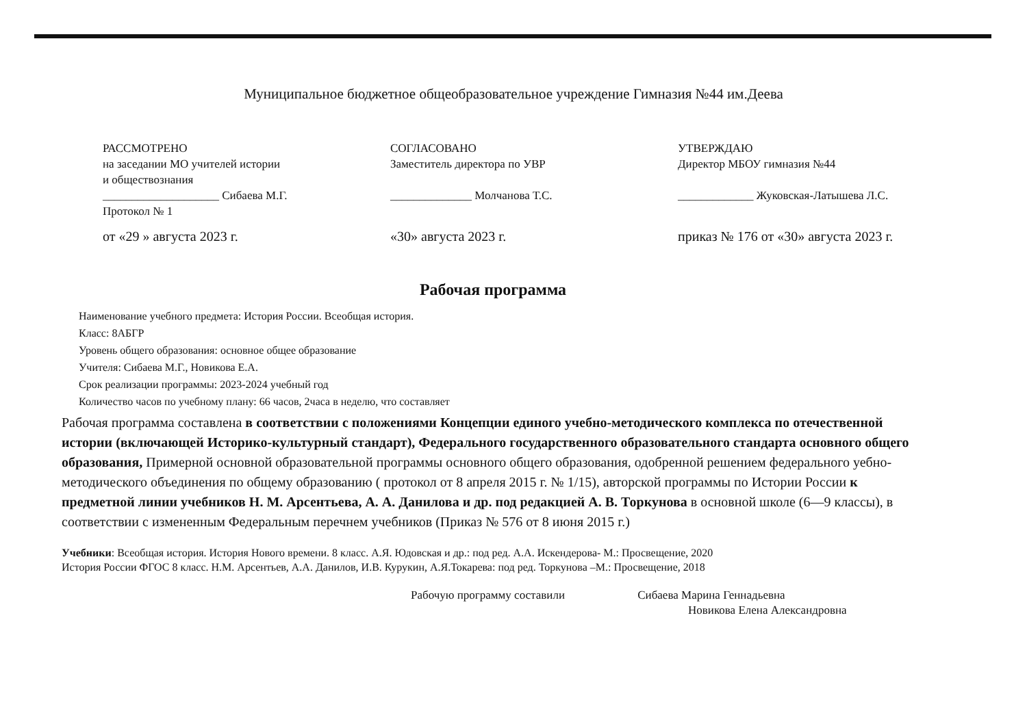Муниципальное бюджетное общеобразовательное учреждение Гимназия №44 им.Деева
РАССМОТРЕНО
на заседании МО учителей истории
и обществознания
____________________ Сибаева М.Г.
Протокол № 1
от «29 » августа 2023 г.
СОГЛАСОВАНО
Заместитель директора по УВР
______________ Молчанова Т.С.
«30» августа 2023 г.
УТВЕРЖДАЮ
Директор МБОУ гимназия №44
_____________ Жуковская-Латышева Л.С.
приказ № 176 от «30» августа 2023 г.
Рабочая программа
Наименование учебного предмета: История России. Всеобщая история.
Класс: 8АБГР
Уровень общего образования: основное общее образование
Учителя: Сибаева М.Г., Новикова Е.А.
Срок реализации программы: 2023-2024 учебный год
Количество часов по учебному плану: 66 часов, 2часа в неделю, что составляет
Рабочая программа составлена в соответствии с положениями Концепции единого учебно-методического комплекса по отечественной истории (включающей Историко-культурный стандарт), Федерального государственного образовательного стандарта основного общего образования, Примерной основной образовательной программы основного общего образования, одобренной решением федерального уебно- методического объединения по общему образованию ( протокол от 8 апреля 2015 г. № 1/15), авторской программы по Истории России к предметной линии учебников Н. М. Арсентьева, А. А. Данилова и др. под редакцией А. В. Торкунова в основной школе (6—9 классы), в соответствии с измененным Федеральным перечнем учебников (Приказ № 576 от 8 июня 2015 г.)
Учебники: Всеобщая история. История Нового времени. 8 класс. А.Я. Юдовская и др.: под ред. А.А. Искендерова- М.: Просвещение, 2020
История России ФГОС 8 класс. Н.М. Арсентьев, А.А. Данилов, И.В. Курукин, А.Я.Токарева: под ред. Торкунова –М.: Просвещение, 2018
Рабочую программу составили Сибаева Марина Геннадьевна
Новикова Елена Александровна